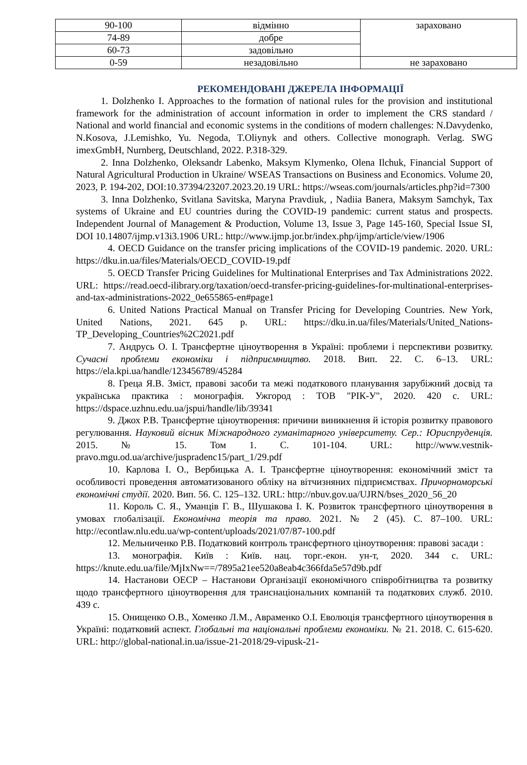| 90-100 | відмінно | зараховано |
| 74-89 | добре | |
| 60-73 | задовільно | |
| 0-59 | незадовільно | не зараховано |
РЕКОМЕНДОВАНІ ДЖЕРЕЛА ІНФОРМАЦІЇ
1. Dolzhenko I. Approaches to the formation of national rules for the provision and institutional framework for the administration of account information in order to implement the CRS standard / National and world financial and economic systems in the conditions of modern challenges: N.Davydenko, N.Kosova, J.Lemishko, Yu. Negoda, T.Oliynyk and others. Collective monograph. Verlag. SWG imexGmbH, Nurnberg, Deutschland, 2022. P.318-329.
2. Inna Dolzhenko, Oleksandr Labenko, Maksym Klymenko, Olena Ilchuk, Financial Support of Natural Agricultural Production in Ukraine/ WSEAS Transactions on Business and Economics. Volume 20, 2023, P. 194-202, DOI:10.37394/23207.2023.20.19 URL: https://wseas.com/journals/articles.php?id=7300
3. Inna Dolzhenko, Svitlana Savitska, Maryna Pravdiuk, , Nadiia Banera, Maksym Samchyk, Tax systems of Ukraine and EU countries during the COVID-19 pandemic: current status and prospects. Independent Journal of Management & Production, Volume 13, Issue 3, Page 145-160, Special Issue SI, DOI 10.14807/ijmp.v13i3.1906 URL: http://www.ijmp.jor.br/index.php/ijmp/article/view/1906
4. OECD Guidance on the transfer pricing implications of the COVID-19 pandemic. 2020. URL: https://dku.in.ua/files/Materials/OECD_COVID-19.pdf
5. OECD Transfer Pricing Guidelines for Multinational Enterprises and Tax Administrations 2022. URL: https://read.oecd-ilibrary.org/taxation/oecd-transfer-pricing-guidelines-for-multinational-enterprises- and-tax-administrations-2022_0e655865-en#page1
6. United Nations Practical Manual on Transfer Pricing for Developing Countries. New York, United Nations, 2021. 645 p. URL: https://dku.in.ua/files/Materials/United_Nations-TP_Developing_Countries%2C2021.pdf
7. Андрусь О. І. Трансфертне ціноутворення в Україні: проблеми і перспективи розвитку. Сучасні проблеми економіки і підприємництво. 2018. Вип. 22. С. 6–13. URL: https://ela.kpi.ua/handle/123456789/45284
8. Греца Я.В. Зміст, правові засоби та межі податкового планування зарубіжний досвід та українська практика : монографія. Ужгород : ТОВ "РІК-У", 2020. 420 с. URL: https://dspace.uzhnu.edu.ua/jspui/handle/lib/39341
9. Джох Р.В. Трансфертне ціноутворення: причини виникнення й історія розвитку правового регулювання. Науковий вісник Міжнародного гуманітарного університету. Сер.: Юриспруденція. 2015. № 15. Том 1. С. 101-104. URL: http://www.vestnik-pravo.mgu.od.ua/archive/juspradenc15/part_1/29.pdf
10. Карлова І. О., Вербицька А. І. Трансфертне ціноутворення: економічний зміст та особливості проведення автоматизованого обліку на вітчизняних підприємствах. Причорноморські економічні студії. 2020. Вип. 56. С. 125–132. URL: http://nbuv.gov.ua/UJRN/bses_2020_56_20
11. Король С. Я., Уманців Г. В., Шушакова І. К. Розвиток трансфертного ціноутворення в умовах глобалізації. Економічна теорія та право. 2021. № 2 (45). С. 87–100. URL: http://econtlaw.nlu.edu.ua/wp-content/uploads/2021/07/87-100.pdf
12. Мельниченко Р.В. Податковий контроль трансфертного ціноутворення: правові засади :
13. монографія. Київ : Київ. нац. торг.-екон. ун-т, 2020. 344 с. URL: https://knute.edu.ua/file/MjIxNw==/7895a21ee520a8eab4c366fda5e57d9b.pdf
14. Настанови ОЕСР – Настанови Організації економічного співробітництва та розвитку щодо трансфертного ціноутворення для транснаціональних компаній та податкових служб. 2010. 439 с.
15. Онищенко О.В., Хоменко Л.М., Авраменко О.І. Еволюція трансфертного ціноутворення в Україні: податковий аспект. Глобальні та національні проблеми економіки. № 21. 2018. С. 615-620. URL: http://global-national.in.ua/issue-21-2018/29-vipusk-21-